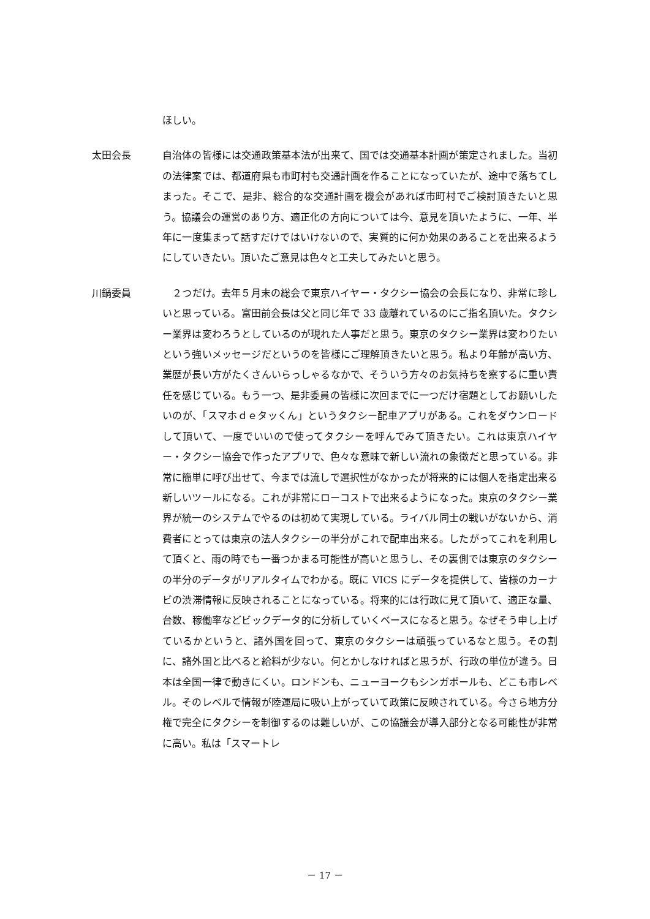ほしい。
太田会長 自治体の皆様には交通政策基本法が出来て、国では交通基本計画が策定されました。当初の法律案では、都道府県も市町村も交通計画を作ることになっていたが、途中で落ちてしまった。そこで、是非、総合的な交通計画を機会があれば市町村でご検討頂きたいと思う。協議会の運営のあり方、適正化の方向については今、意見を頂いたように、一年、半年に一度集まって話すだけではいけないので、実質的に何か効果のあることを出来るようにしていきたい。頂いたご意見は色々と工夫してみたいと思う。
川鍋委員 　２つだけ。去年５月末の総会で東京ハイヤー・タクシー協会の会長になり、非常に珍しいと思っている。富田前会長は父と同じ年で 33 歳離れているのにご指名頂いた。タクシー業界は変わろうとしているのが現れた人事だと思う。東京のタクシー業界は変わりたいという強いメッセージだというのを皆様にご理解頂きたいと思う。私より年齢が高い方、業歴が長い方がたくさんいらっしゃるなかで、そういう方々のお気持ちを察するに重い責任を感じている。もう一つ、是非委員の皆様に次回までに一つだけ宿題としてお願いしたいのが、「スマホｄｅタッくん」というタクシー配車アプリがある。これをダウンロードして頂いて、一度でいいので使ってタクシーを呼んでみて頂きたい。これは東京ハイヤー・タクシー協会で作ったアプリで、色々な意味で新しい流れの象徴だと思っている。非常に簡単に呼び出せて、今までは流しで選択性がなかったが将来的には個人を指定出来る新しいツールになる。これが非常にローコストで出来るようになった。東京のタクシー業界が統一のシステムでやるのは初めて実現している。ライバル同士の戦いがないから、消費者にとっては東京の法人タクシーの半分がこれで配車出来る。したがってこれを利用して頂くと、雨の時でも一番つかまる可能性が高いと思うし、その裏側では東京のタクシーの半分のデータがリアルタイムでわかる。既に VICS にデータを提供して、皆様のカーナビの渋滞情報に反映されることになっている。将来的には行政に見て頂いて、適正な量、台数、稼働率などビックデータ的に分析していくベースになると思う。なぜそう申し上げているかというと、諸外国を回って、東京のタクシーは頑張っているなと思う。その割に、諸外国と比べると給料が少ない。何とかしなければと思うが、行政の単位が違う。日本は全国一律で動きにくい。ロンドンも、ニューヨークもシンガポールも、どこも市レベル。そのレベルで情報が陸運局に吸い上がっていて政策に反映されている。今さら地方分権で完全にタクシーを制御するのは難しいが、この協議会が導入部分となる可能性が非常に高い。私は「スマートレ
－ 17 －